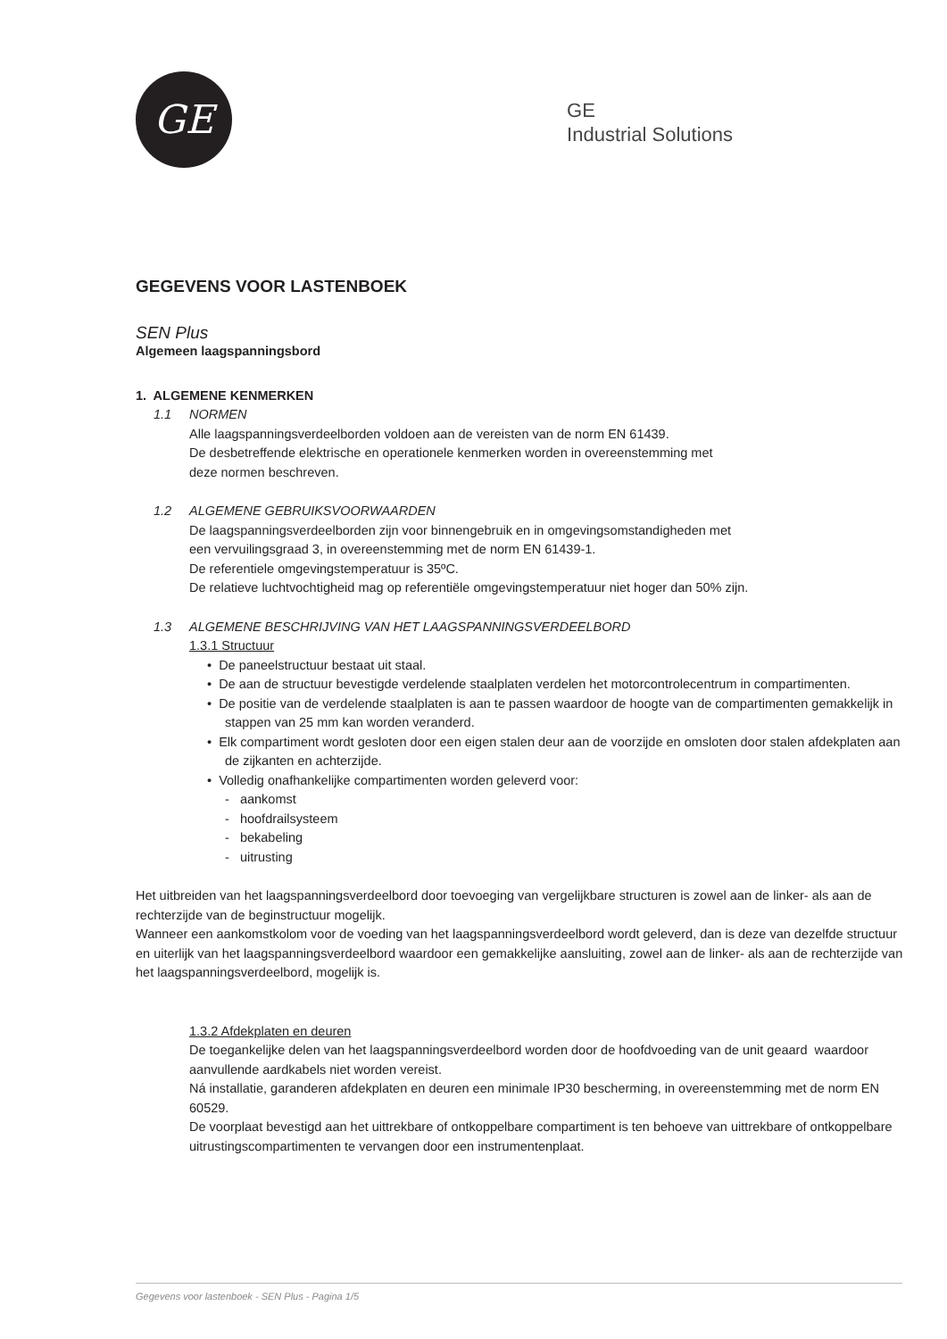GE
GE
Industrial Solutions
GEGEVENS VOOR LASTENBOEK
SEN Plus
Algemeen laagspanningsbord
1. ALGEMENE KENMERKEN
1.1 NORMEN
Alle laagspanningsverdeelborden voldoen aan de vereisten van de norm EN 61439.
De desbetreffende elektrische en operationele kenmerken worden in overeenstemming met
deze normen beschreven.
1.2 ALGEMENE GEBRUIKSVOORWAARDEN
De laagspanningsverdeelborden zijn voor binnengebruik en in omgevingsomstandigheden met
een vervuilingsgraad 3, in overeenstemming met de norm EN 61439-1.
De referentiele omgevingstemperatuur is 35ºC.
De relatieve luchtvochtigheid mag op referentiële omgevingstemperatuur niet hoger dan 50% zijn.
1.3 ALGEMENE BESCHRIJVING VAN HET LAAGSPANNINGSVERDEELBORD
1.3.1 Structuur
• De paneelstructuur bestaat uit staal.
• De aan de structuur bevestigde verdelende staalplaten verdelen het motorcontrolecentrum in compartimenten.
• De positie van de verdelende staalplaten is aan te passen waardoor de hoogte van de compartimenten gemakkelijk in stappen van 25 mm kan worden veranderd.
• Elk compartiment wordt gesloten door een eigen stalen deur aan de voorzijde en omsloten door stalen afdekplaten aan de zijkanten en achterzijde.
• Volledig onafhankelijke compartimenten worden geleverd voor:
- aankomst
- hoofdrailsysteem
- bekabeling
- uitrusting
Het uitbreiden van het laagspanningsverdeelbord door toevoeging van vergelijkbare structuren is zowel aan de linker- als aan de rechterzijde van de beginstructuur mogelijk.
Wanneer een aankomstkolom voor de voeding van het laagspanningsverdeelbord wordt geleverd, dan is deze van dezelfde structuur en uiterlijk van het laagspanningsverdeelbord waardoor een gemakkelijke aansluiting, zowel aan de linker- als aan de rechterzijde van het laagspanningsverdeelbord, mogelijk is.
1.3.2 Afdekplaten en deuren
De toegankelijke delen van het laagspanningsverdeelbord worden door de hoofdvoeding van de unit geaard waardoor aanvullende aardkabels niet worden vereist.
Ná installatie, garanderen afdekplaten en deuren een minimale IP30 bescherming, in overeenstemming met de norm EN 60529.
De voorplaat bevestigd aan het uittrekbare of ontkoppelbare compartiment is ten behoeve van uittrekbare of ontkoppelbare uitrustingscompartimenten te vervangen door een instrumentenplaat.
Gegevens voor lastenboek - SEN Plus - Pagina 1/5